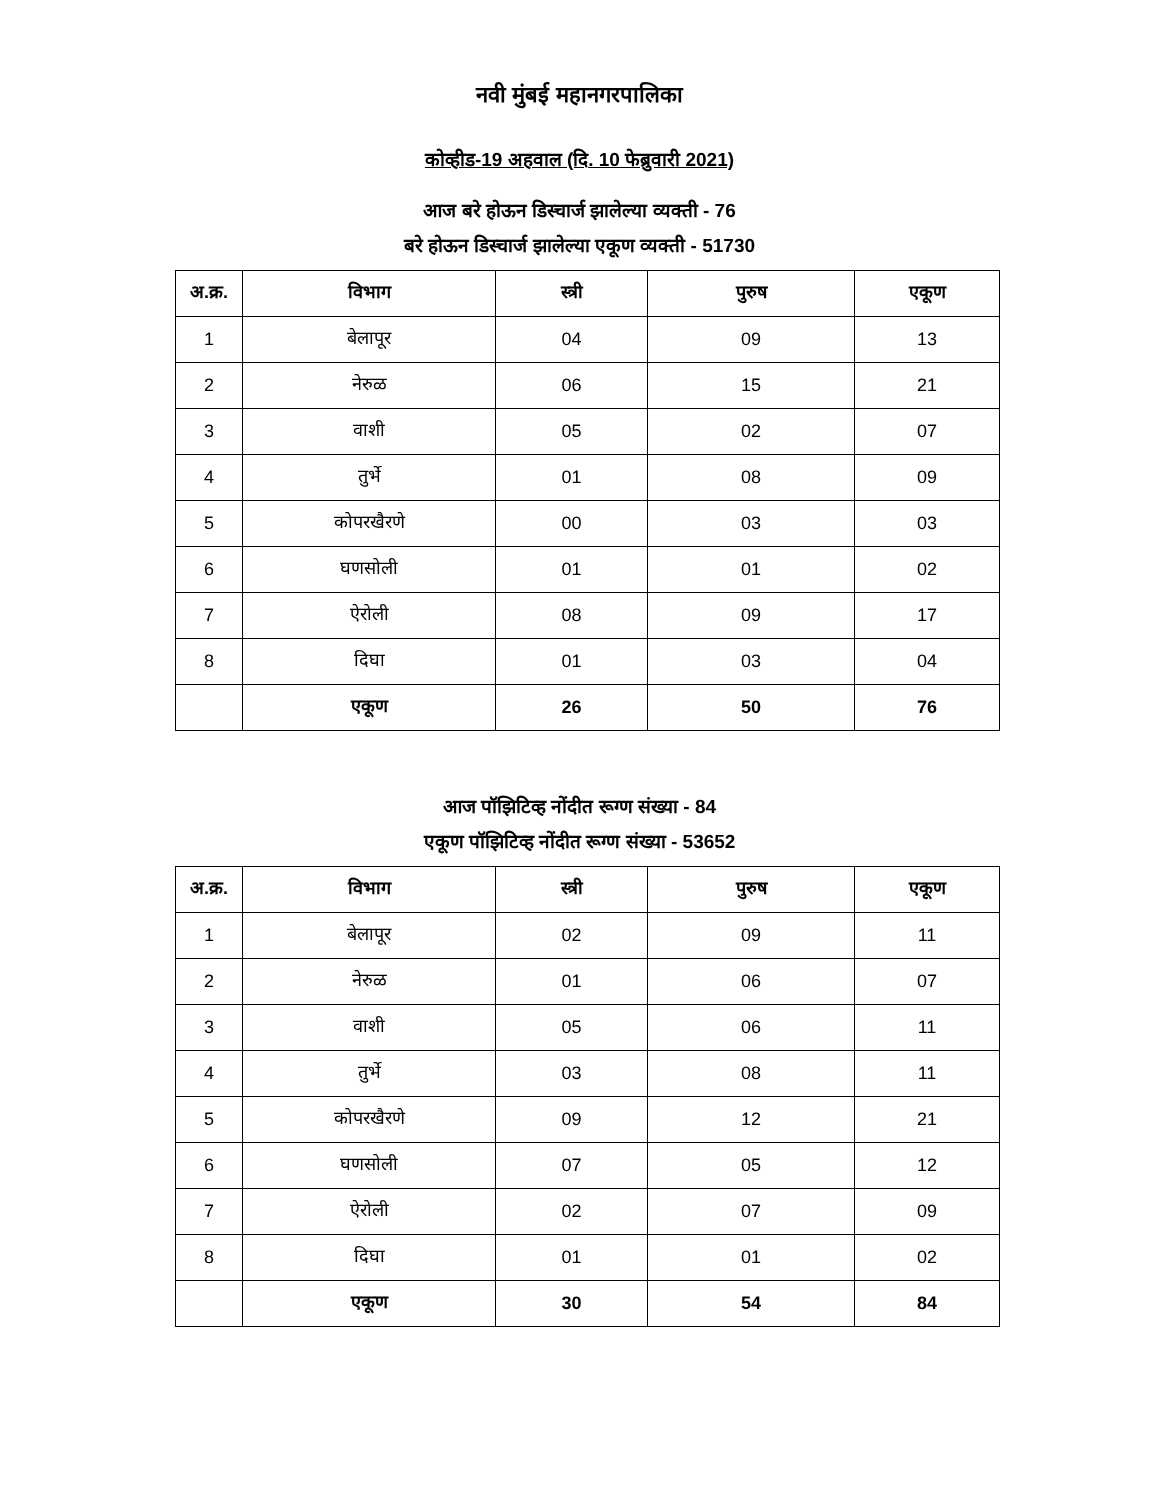नवी मुंबई महानगरपालिका
कोव्हीड-19 अहवाल (दि. 10 फेब्रुवारी 2021)
आज बरे होऊन डिस्चार्ज झालेल्या व्यक्ती - 76
बरे होऊन डिस्चार्ज झालेल्या एकूण व्यक्ती - 51730
| अ.क्र. | विभाग | स्त्री | पुरुष | एकूण |
| --- | --- | --- | --- | --- |
| 1 | बेलापूर | 04 | 09 | 13 |
| 2 | नेरुळ | 06 | 15 | 21 |
| 3 | वाशी | 05 | 02 | 07 |
| 4 | तुर्भे | 01 | 08 | 09 |
| 5 | कोपरखैरणे | 00 | 03 | 03 |
| 6 | घणसोली | 01 | 01 | 02 |
| 7 | ऐरोली | 08 | 09 | 17 |
| 8 | दिघा | 01 | 03 | 04 |
| | एकूण | 26 | 50 | 76 |
आज पॉझिटिव्ह नोंदीत रूग्ण संख्या - 84
एकूण पॉझिटिव्ह नोंदीत रूग्ण संख्या - 53652
| अ.क्र. | विभाग | स्त्री | पुरुष | एकूण |
| --- | --- | --- | --- | --- |
| 1 | बेलापूर | 02 | 09 | 11 |
| 2 | नेरुळ | 01 | 06 | 07 |
| 3 | वाशी | 05 | 06 | 11 |
| 4 | तुर्भे | 03 | 08 | 11 |
| 5 | कोपरखैरणे | 09 | 12 | 21 |
| 6 | घणसोली | 07 | 05 | 12 |
| 7 | ऐरोली | 02 | 07 | 09 |
| 8 | दिघा | 01 | 01 | 02 |
| | एकूण | 30 | 54 | 84 |